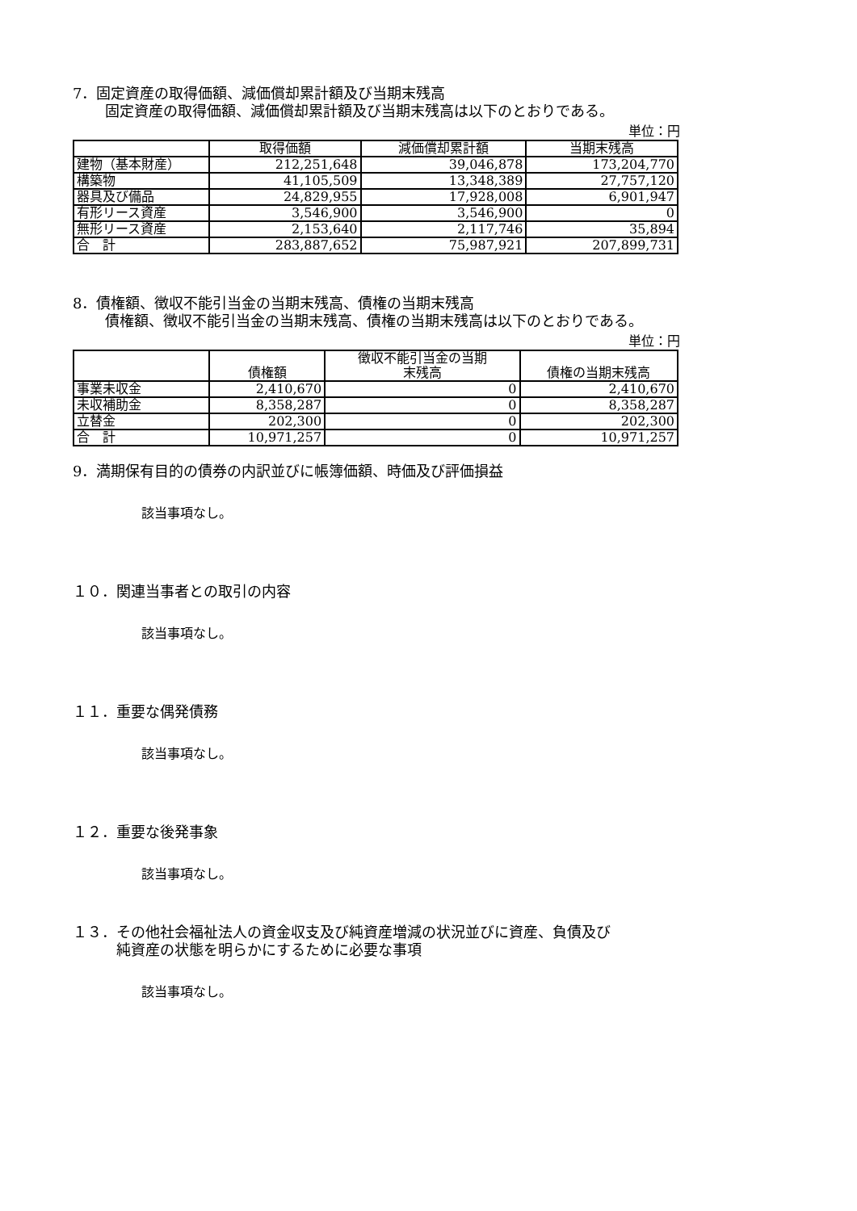7．固定資産の取得価額、減価償却累計額及び当期末残高
固定資産の取得価額、減価償却累計額及び当期末残高は以下のとおりである。
単位：円
| | 取得価額 | 減価償却累計額 | 当期末残高 |
| --- | --- | --- | --- |
| 建物（基本財産） | 212,251,648 | 39,046,878 | 173,204,770 |
| 構築物 | 41,105,509 | 13,348,389 | 27,757,120 |
| 器具及び備品 | 24,829,955 | 17,928,008 | 6,901,947 |
| 有形リース資産 | 3,546,900 | 3,546,900 | 0 |
| 無形リース資産 | 2,153,640 | 2,117,746 | 35,894 |
| 合 計 | 283,887,652 | 75,987,921 | 207,899,731 |
8．債権額、徴収不能引当金の当期末残高、債権の当期末残高
債権額、徴収不能引当金の当期末残高、債権の当期末残高は以下のとおりである。
単位：円
| | 債権額 | 徴収不能引当金の当期 末残高 | 債権の当期末残高 |
| --- | --- | --- | --- |
| 事業未収金 | 2,410,670 | 0 | 2,410,670 |
| 未収補助金 | 8,358,287 | 0 | 8,358,287 |
| 立替金 | 202,300 | 0 | 202,300 |
| 合 計 | 10,971,257 | 0 | 10,971,257 |
9．満期保有目的の債券の内訳並びに帳簿価額、時価及び評価損益
該当事項なし。
１０．関連当事者との取引の内容
該当事項なし。
１１．重要な偶発債務
該当事項なし。
１２．重要な後発事象
該当事項なし。
１３．その他社会福祉法人の資金収支及び純資産増減の状況並びに資産、負債及び
　　　純資産の状態を明らかにするために必要な事項
該当事項なし。